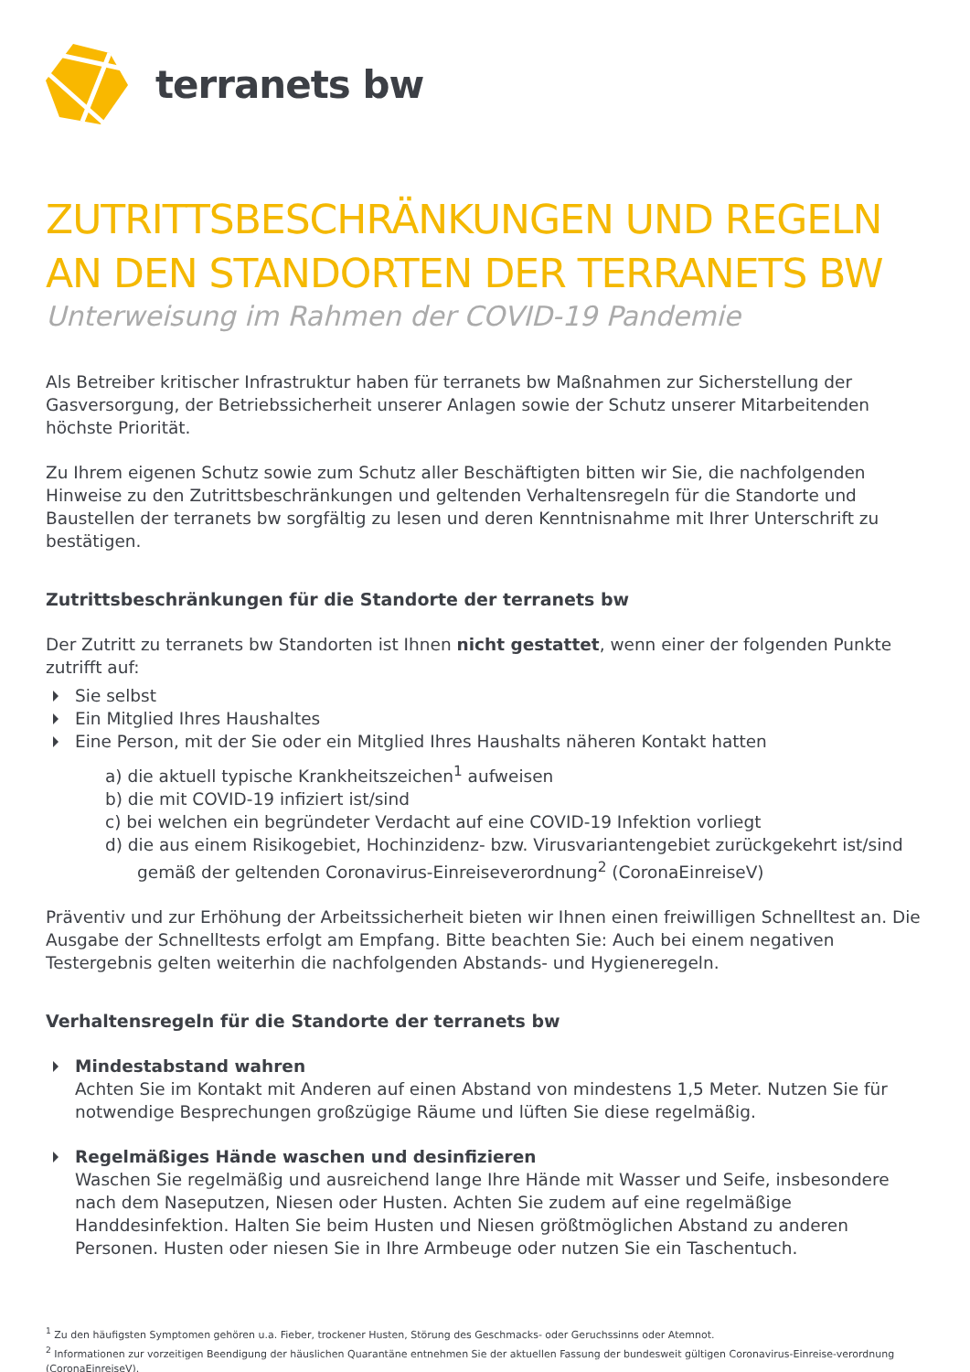terranets bw
ZUTRITTSBESCHRÄNKUNGEN UND REGELN AN DEN STANDORTEN DER TERRANETS BW
Unterweisung im Rahmen der COVID-19 Pandemie
Als Betreiber kritischer Infrastruktur haben für terranets bw Maßnahmen zur Sicherstellung der Gasversorgung, der Betriebssicherheit unserer Anlagen sowie der Schutz unserer Mitarbeitenden höchste Priorität.
Zu Ihrem eigenen Schutz sowie zum Schutz aller Beschäftigten bitten wir Sie, die nachfolgenden Hinweise zu den Zutrittsbeschränkungen und geltenden Verhaltensregeln für die Standorte und Baustellen der terranets bw sorgfältig zu lesen und deren Kenntnisnahme mit Ihrer Unterschrift zu bestätigen.
Zutrittsbeschränkungen für die Standorte der terranets bw
Der Zutritt zu terranets bw Standorten ist Ihnen nicht gestattet, wenn einer der folgenden Punkte zutrifft auf:
Sie selbst
Ein Mitglied Ihres Haushaltes
Eine Person, mit der Sie oder ein Mitglied Ihres Haushalts näheren Kontakt hatten
a) die aktuell typische Krankheitszeichen<sup>1</sup> aufweisen
b) die mit COVID-19 infiziert ist/sind
c) bei welchen ein begründeter Verdacht auf eine COVID-19 Infektion vorliegt
d) die aus einem Risikogebiet, Hochinzidenz- bzw. Virusvariantengebiet zurückgekehrt ist/sind gemäß der geltenden Coronavirus-Einreiseverordnung<sup>2</sup> (CoronaEinreiseV)
Präventiv und zur Erhöhung der Arbeitssicherheit bieten wir Ihnen einen freiwilligen Schnelltest an. Die Ausgabe der Schnelltests erfolgt am Empfang. Bitte beachten Sie: Auch bei einem negativen Testergebnis gelten weiterhin die nachfolgenden Abstands- und Hygieneregeln.
Verhaltensregeln für die Standorte der terranets bw
Mindestabstand wahren
Achten Sie im Kontakt mit Anderen auf einen Abstand von mindestens 1,5 Meter. Nutzen Sie für notwendige Besprechungen großzügige Räume und lüften Sie diese regelmäßig.
Regelmäßiges Hände waschen und desinfizieren
Waschen Sie regelmäßig und ausreichend lange Ihre Hände mit Wasser und Seife, insbesondere nach dem Naseputzen, Niesen oder Husten. Achten Sie zudem auf eine regelmäßige Handdesinfektion. Halten Sie beim Husten und Niesen größtmöglichen Abstand zu anderen Personen. Husten oder niesen Sie in Ihre Armbeuge oder nutzen Sie ein Taschentuch.
<sup>1</sup> Zu den häufigsten Symptomen gehören u.a. Fieber, trockener Husten, Störung des Geschmacks- oder Geruchssinns oder Atemnot.
<sup>2</sup> Informationen zur vorzeitigen Beendigung der häuslichen Quarantäne entnehmen Sie der aktuellen Fassung der bundesweit gültigen Coronavirus-Einreise-verordnung (CoronaEinreiseV).